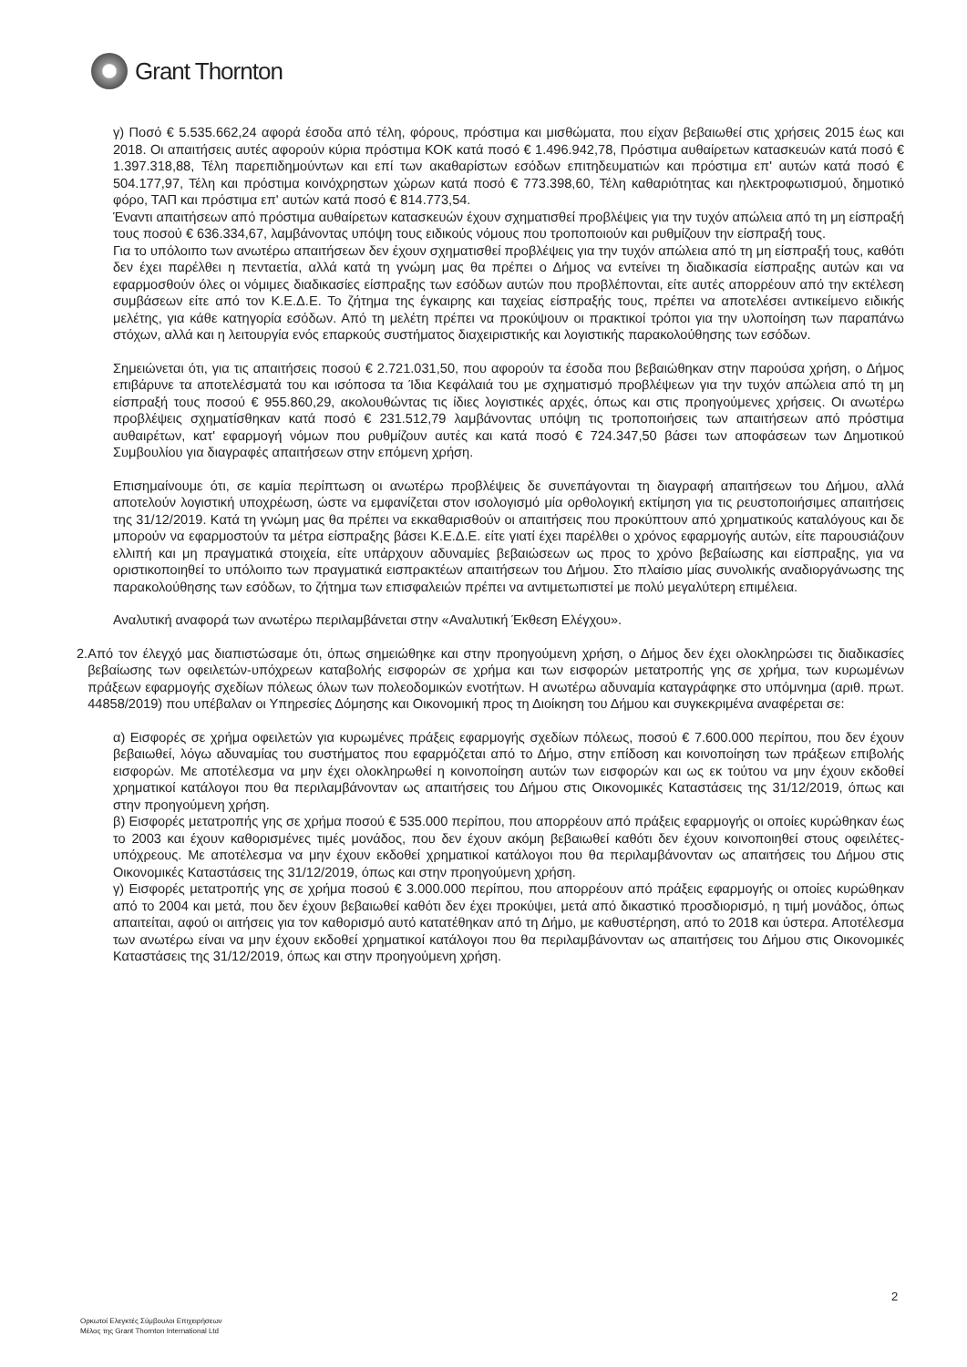Grant Thornton
γ) Ποσό € 5.535.662,24 αφορά έσοδα από τέλη, φόρους, πρόστιμα και μισθώματα, που είχαν βεβαιωθεί στις χρήσεις 2015 έως και 2018. Οι απαιτήσεις αυτές αφορούν κύρια πρόστιμα ΚΟΚ κατά ποσό € 1.496.942,78, Πρόστιμα αυθαίρετων κατασκευών κατά ποσό € 1.397.318,88, Τέλη παρεπιδημούντων και επί των ακαθαρίστων εσόδων επιτηδευματιών και πρόστιμα επ' αυτών κατά ποσό € 504.177,97, Τέλη και πρόστιμα κοινόχρηστων χώρων κατά ποσό € 773.398,60, Τέλη καθαριότητας και ηλεκτροφωτισμού, δημοτικό φόρο, ΤΑΠ και πρόστιμα επ' αυτών κατά ποσό € 814.773,54.
Έναντι απαιτήσεων από πρόστιμα αυθαίρετων κατασκευών έχουν σχηματισθεί προβλέψεις για την τυχόν απώλεια από τη μη είσπραξή τους ποσού € 636.334,67, λαμβάνοντας υπόψη τους ειδικούς νόμους που τροποποιούν και ρυθμίζουν την είσπραξή τους.
Για το υπόλοιπο των ανωτέρω απαιτήσεων δεν έχουν σχηματισθεί προβλέψεις για την τυχόν απώλεια από τη μη είσπραξή τους, καθότι δεν έχει παρέλθει η πενταετία, αλλά κατά τη γνώμη μας θα πρέπει ο Δήμος να εντείνει τη διαδικασία είσπραξης αυτών και να εφαρμοσθούν όλες οι νόμιμες διαδικασίες είσπραξης των εσόδων αυτών που προβλέπονται, είτε αυτές απορρέουν από την εκτέλεση συμβάσεων είτε από τον Κ.Ε.Δ.Ε. Το ζήτημα της έγκαιρης και ταχείας είσπραξής τους, πρέπει να αποτελέσει αντικείμενο ειδικής μελέτης, για κάθε κατηγορία εσόδων. Από τη μελέτη πρέπει να προκύψουν οι πρακτικοί τρόποι για την υλοποίηση των παραπάνω στόχων, αλλά και η λειτουργία ενός επαρκούς συστήματος διαχειριστικής και λογιστικής παρακολούθησης των εσόδων.
Σημειώνεται ότι, για τις απαιτήσεις ποσού € 2.721.031,50, που αφορούν τα έσοδα που βεβαιώθηκαν στην παρούσα χρήση, ο Δήμος επιβάρυνε τα αποτελέσματά του και ισόποσα τα Ίδια Κεφάλαιά του με σχηματισμό προβλέψεων για την τυχόν απώλεια από τη μη είσπραξή τους ποσού € 955.860,29, ακολουθώντας τις ίδιες λογιστικές αρχές, όπως και στις προηγούμενες χρήσεις. Οι ανωτέρω προβλέψεις σχηματίσθηκαν κατά ποσό € 231.512,79 λαμβάνοντας υπόψη τις τροποποιήσεις των απαιτήσεων από πρόστιμα αυθαιρέτων, κατ' εφαρμογή νόμων που ρυθμίζουν αυτές και κατά ποσό € 724.347,50 βάσει των αποφάσεων των Δημοτικού Συμβουλίου για διαγραφές απαιτήσεων στην επόμενη χρήση.
Επισημαίνουμε ότι, σε καμία περίπτωση οι ανωτέρω προβλέψεις δε συνεπάγονται τη διαγραφή απαιτήσεων του Δήμου, αλλά αποτελούν λογιστική υποχρέωση, ώστε να εμφανίζεται στον ισολογισμό μία ορθολογική εκτίμηση για τις ρευστοποιήσιμες απαιτήσεις της 31/12/2019. Κατά τη γνώμη μας θα πρέπει να εκκαθαρισθούν οι απαιτήσεις που προκύπτουν από χρηματικούς καταλόγους και δε μπορούν να εφαρμοστούν τα μέτρα είσπραξης βάσει Κ.Ε.Δ.Ε. είτε γιατί έχει παρέλθει ο χρόνος εφαρμογής αυτών, είτε παρουσιάζουν ελλιπή και μη πραγματικά στοιχεία, είτε υπάρχουν αδυναμίες βεβαιώσεων ως προς το χρόνο βεβαίωσης και είσπραξης, για να οριστικοποιηθεί το υπόλοιπο των πραγματικά εισπρακτέων απαιτήσεων του Δήμου. Στο πλαίσιο μίας συνολικής αναδιοργάνωσης της παρακολούθησης των εσόδων, το ζήτημα των επισφαλειών πρέπει να αντιμετωπιστεί με πολύ μεγαλύτερη επιμέλεια.
Αναλυτική αναφορά των ανωτέρω περιλαμβάνεται στην «Αναλυτική Έκθεση Ελέγχου».
2. Από τον έλεγχό μας διαπιστώσαμε ότι, όπως σημειώθηκε και στην προηγούμενη χρήση, ο Δήμος δεν έχει ολοκληρώσει τις διαδικασίες βεβαίωσης των οφειλετών-υπόχρεων καταβολής εισφορών σε χρήμα και των εισφορών μετατροπής γης σε χρήμα, των κυρωμένων πράξεων εφαρμογής σχεδίων πόλεως όλων των πολεοδομικών ενοτήτων. Η ανωτέρω αδυναμία καταγράφηκε στο υπόμνημα (αριθ. πρωτ. 44858/2019) που υπέβαλαν οι Υπηρεσίες Δόμησης και Οικονομική προς τη Διοίκηση του Δήμου και συγκεκριμένα αναφέρεται σε:
α) Εισφορές σε χρήμα οφειλετών για κυρωμένες πράξεις εφαρμογής σχεδίων πόλεως, ποσού € 7.600.000 περίπου, που δεν έχουν βεβαιωθεί, λόγω αδυναμίας του συστήματος που εφαρμόζεται από το Δήμο, στην επίδοση και κοινοποίηση των πράξεων επιβολής εισφορών. Με αποτέλεσμα να μην έχει ολοκληρωθεί η κοινοποίηση αυτών των εισφορών και ως εκ τούτου να μην έχουν εκδοθεί χρηματικοί κατάλογοι που θα περιλαμβάνονταν ως απαιτήσεις του Δήμου στις Οικονομικές Καταστάσεις της 31/12/2019, όπως και στην προηγούμενη χρήση.
β) Εισφορές μετατροπής γης σε χρήμα ποσού € 535.000 περίπου, που απορρέουν από πράξεις εφαρμογής οι οποίες κυρώθηκαν έως το 2003 και έχουν καθορισμένες τιμές μονάδος, που δεν έχουν ακόμη βεβαιωθεί καθότι δεν έχουν κοινοποιηθεί στους οφειλέτες-υπόχρεους. Με αποτέλεσμα να μην έχουν εκδοθεί χρηματικοί κατάλογοι που θα περιλαμβάνονταν ως απαιτήσεις του Δήμου στις Οικονομικές Καταστάσεις της 31/12/2019, όπως και στην προηγούμενη χρήση.
γ) Εισφορές μετατροπής γης σε χρήμα ποσού € 3.000.000 περίπου, που απορρέουν από πράξεις εφαρμογής οι οποίες κυρώθηκαν από το 2004 και μετά, που δεν έχουν βεβαιωθεί καθότι δεν έχει προκύψει, μετά από δικαστικό προσδιορισμό, η τιμή μονάδος, όπως απαιτείται, αφού οι αιτήσεις για τον καθορισμό αυτό κατατέθηκαν από τη Δήμο, με καθυστέρηση, από το 2018 και ύστερα. Αποτέλεσμα των ανωτέρω είναι να μην έχουν εκδοθεί χρηματικοί κατάλογοι που θα περιλαμβάνονταν ως απαιτήσεις του Δήμου στις Οικονομικές Καταστάσεις της 31/12/2019, όπως και στην προηγούμενη χρήση.
2
Ορκωτοί Ελεγκτές Σύμβουλοι Επιχειρήσεων
Μέλος της Grant Thornton International Ltd